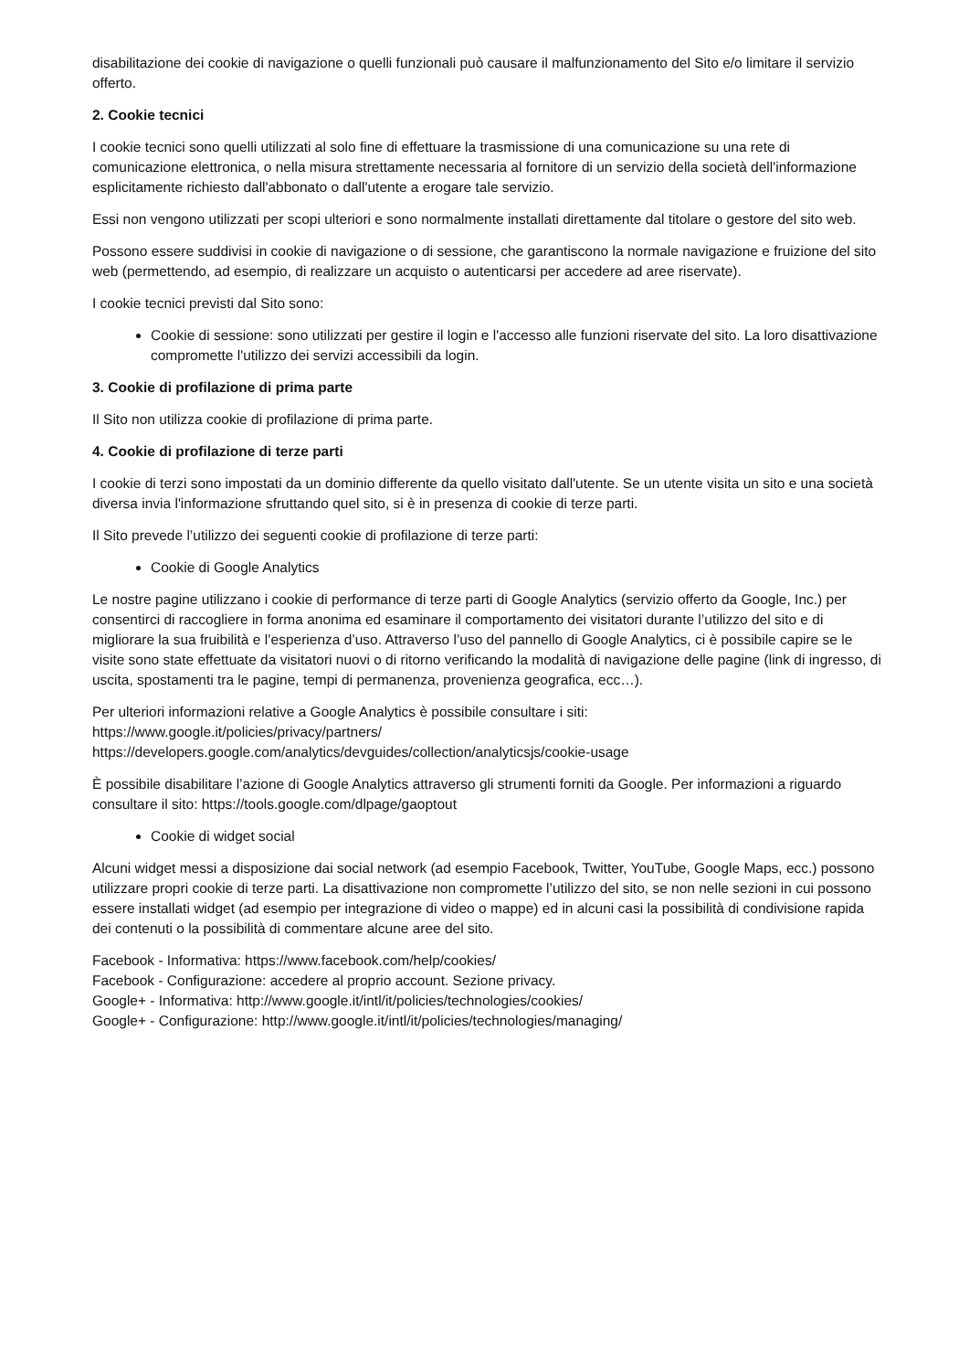disabilitazione dei cookie di navigazione o quelli funzionali può causare il malfunzionamento del Sito e/o limitare il servizio offerto.
2. Cookie tecnici
I cookie tecnici sono quelli utilizzati al solo fine di effettuare la trasmissione di una comunicazione su una rete di comunicazione elettronica, o nella misura strettamente necessaria al fornitore di un servizio della società dell'informazione esplicitamente richiesto dall'abbonato o dall'utente a erogare tale servizio.
Essi non vengono utilizzati per scopi ulteriori e sono normalmente installati direttamente dal titolare o gestore del sito web.
Possono essere suddivisi in cookie di navigazione o di sessione, che garantiscono la normale navigazione e fruizione del sito web (permettendo, ad esempio, di realizzare un acquisto o autenticarsi per accedere ad aree riservate).
I cookie tecnici previsti dal Sito sono:
Cookie di sessione: sono utilizzati per gestire il login e l'accesso alle funzioni riservate del sito. La loro disattivazione compromette l'utilizzo dei servizi accessibili da login.
3. Cookie di profilazione di prima parte
Il Sito non utilizza cookie di profilazione di prima parte.
4. Cookie di profilazione di terze parti
I cookie di terzi sono impostati da un dominio differente da quello visitato dall'utente. Se un utente visita un sito e una società diversa invia l'informazione sfruttando quel sito, si è in presenza di cookie di terze parti.
Il Sito prevede l’utilizzo dei seguenti cookie di profilazione di terze parti:
Cookie di Google Analytics
Le nostre pagine utilizzano i cookie di performance di terze parti di Google Analytics (servizio offerto da Google, Inc.) per consentirci di raccogliere in forma anonima ed esaminare il comportamento dei visitatori durante l’utilizzo del sito e di migliorare la sua fruibilità e l’esperienza d’uso. Attraverso l’uso del pannello di Google Analytics, ci è possibile capire se le visite sono state effettuate da visitatori nuovi o di ritorno verificando la modalità di navigazione delle pagine (link di ingresso, di uscita, spostamenti tra le pagine, tempi di permanenza, provenienza geografica, ecc…).
Per ulteriori informazioni relative a Google Analytics è possibile consultare i siti:
https://www.google.it/policies/privacy/partners/
https://developers.google.com/analytics/devguides/collection/analyticsjs/cookie-usage
È possibile disabilitare l’azione di Google Analytics attraverso gli strumenti forniti da Google. Per informazioni a riguardo consultare il sito: https://tools.google.com/dlpage/gaoptout
Cookie di widget social
Alcuni widget messi a disposizione dai social network (ad esempio Facebook, Twitter, YouTube, Google Maps, ecc.) possono utilizzare propri cookie di terze parti. La disattivazione non compromette l’utilizzo del sito, se non nelle sezioni in cui possono essere installati widget (ad esempio per integrazione di video o mappe) ed in alcuni casi la possibilità di condivisione rapida dei contenuti o la possibilità di commentare alcune aree del sito.
Facebook - Informativa: https://www.facebook.com/help/cookies/
Facebook - Configurazione: accedere al proprio account. Sezione privacy.
Google+ - Informativa: http://www.google.it/intl/it/policies/technologies/cookies/
Google+ - Configurazione: http://www.google.it/intl/it/policies/technologies/managing/